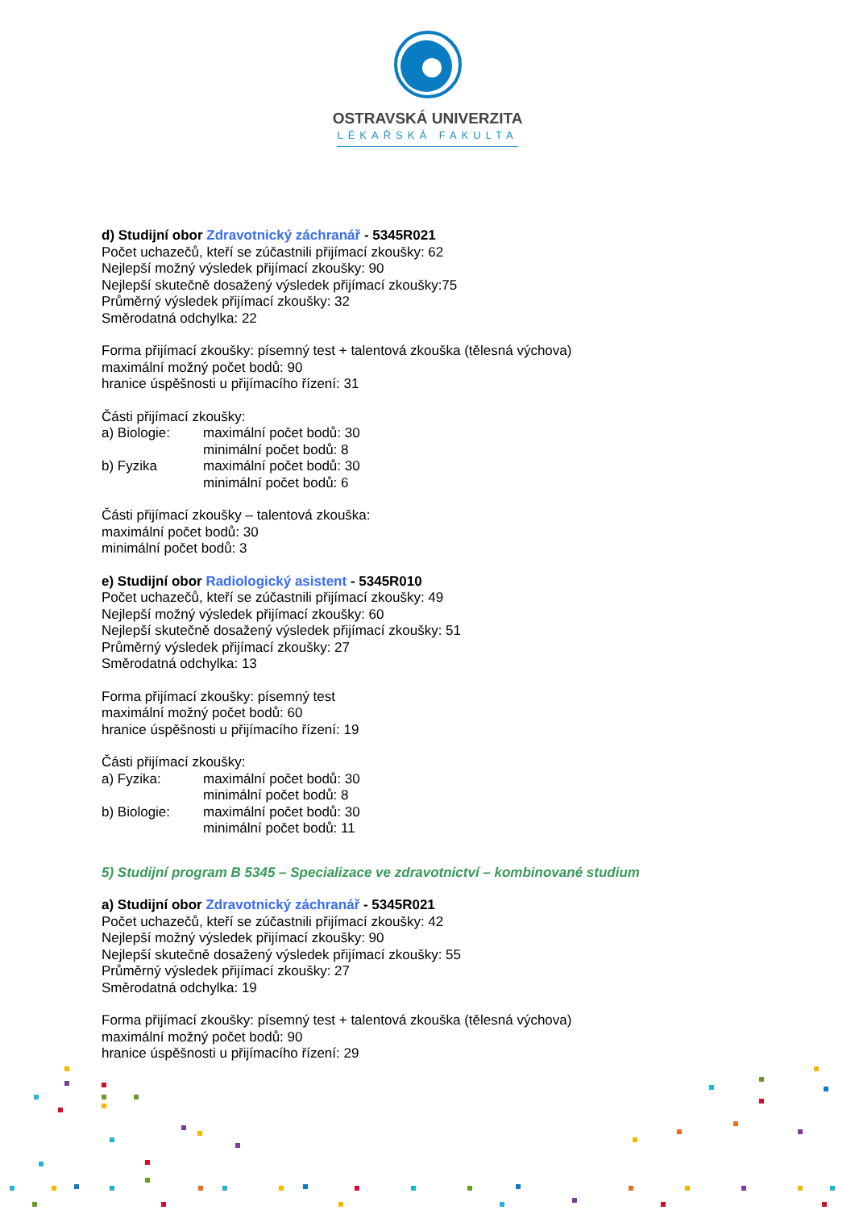OSTRAVSKÁ UNIVERZITA
LÉKAŘSKÁ FAKULTA
d) Studijní obor Zdravotnický záchranář - 5345R021
Počet uchazečů, kteří se zúčastnili přijímací zkoušky: 62
Nejlepší možný výsledek přijímací zkoušky: 90
Nejlepší skutečně dosažený výsledek přijímací zkoušky:75
Průměrný výsledek přijímací zkoušky: 32
Směrodatná odchylka: 22
Forma přijímací zkoušky: písemný test + talentová zkouška (tělesná výchova)
maximální možný počet bodů: 90
hranice úspěšnosti u přijímacího řízení: 31
Části přijímací zkoušky:
a) Biologie: maximální počet bodů: 30
minimální počet bodů: 8
b) Fyzika maximální počet bodů: 30
minimální počet bodů: 6
Části přijímací zkoušky – talentová zkouška:
maximální počet bodů: 30
minimální počet bodů: 3
e) Studijní obor Radiologický asistent - 5345R010
Počet uchazečů, kteří se zúčastnili přijímací zkoušky: 49
Nejlepší možný výsledek přijímací zkoušky: 60
Nejlepší skutečně dosažený výsledek přijímací zkoušky: 51
Průměrný výsledek přijímací zkoušky: 27
Směrodatná odchylka: 13
Forma přijímací zkoušky: písemný test
maximální možný počet bodů: 60
hranice úspěšnosti u přijímacího řízení: 19
Části přijímací zkoušky:
a) Fyzika: maximální počet bodů: 30
minimální počet bodů: 8
b) Biologie: maximální počet bodů: 30
minimální počet bodů: 11
5) Studijní program B 5345 – Specializace ve zdravotnictví – kombinované studium
a) Studijní obor Zdravotnický záchranář - 5345R021
Počet uchazečů, kteří se zúčastnili přijímací zkoušky: 42
Nejlepší možný výsledek přijímací zkoušky: 90
Nejlepší skutečně dosažený výsledek přijímací zkoušky: 55
Průměrný výsledek přijímací zkoušky: 27
Směrodatná odchylka: 19
Forma přijímací zkoušky: písemný test + talentová zkouška (tělesná výchova)
maximální možný počet bodů: 90
hranice úspěšnosti u přijímacího řízení: 29